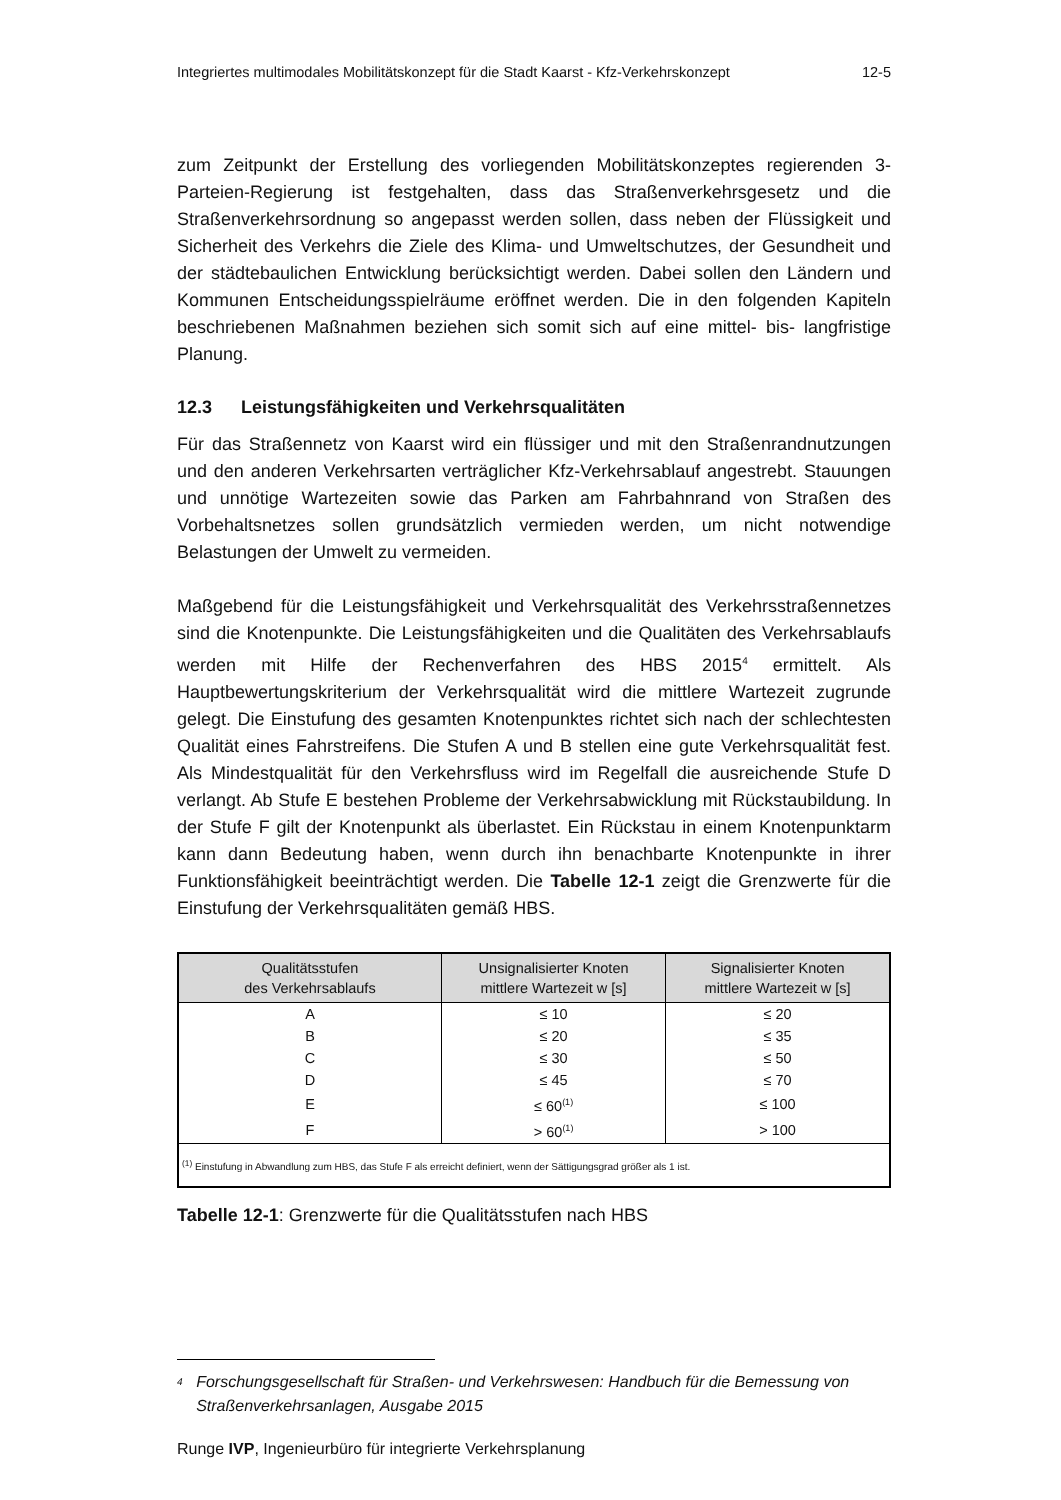Integriertes multimodales Mobilitätskonzept für die Stadt Kaarst - Kfz-Verkehrskonzept 12-5
zum Zeitpunkt der Erstellung des vorliegenden Mobilitätskonzeptes regierenden 3-Parteien-Regierung ist festgehalten, dass das Straßenverkehrsgesetz und die Straßenverkehrsordnung so angepasst werden sollen, dass neben der Flüssigkeit und Sicherheit des Verkehrs die Ziele des Klima- und Umweltschutzes, der Gesundheit und der städtebaulichen Entwicklung berücksichtigt werden. Dabei sollen den Ländern und Kommunen Entscheidungsspielräume eröffnet werden. Die in den folgenden Kapiteln beschriebenen Maßnahmen beziehen sich somit sich auf eine mittel- bis- langfristige Planung.
12.3 Leistungsfähigkeiten und Verkehrsqualitäten
Für das Straßennetz von Kaarst wird ein flüssiger und mit den Straßenrandnutzungen und den anderen Verkehrsarten verträglicher Kfz-Verkehrsablauf angestrebt. Stauungen und unnötige Wartezeiten sowie das Parken am Fahrbahnrand von Straßen des Vorbehaltsnetzes sollen grundsätzlich vermieden werden, um nicht notwendige Belastungen der Umwelt zu vermeiden.
Maßgebend für die Leistungsfähigkeit und Verkehrsqualität des Verkehrsstraßennetzes sind die Knotenpunkte. Die Leistungsfähigkeiten und die Qualitäten des Verkehrsablaufs werden mit Hilfe der Rechenverfahren des HBS 2015<sup>4</sup> ermittelt. Als Hauptbewertungskriterium der Verkehrsqualität wird die mittlere Wartezeit zugrunde gelegt. Die Einstufung des gesamten Knotenpunktes richtet sich nach der schlechtesten Qualität eines Fahrstreifens. Die Stufen A und B stellen eine gute Verkehrsqualität fest. Als Mindestqualität für den Verkehrsfluss wird im Regelfall die ausreichende Stufe D verlangt. Ab Stufe E bestehen Probleme der Verkehrsabwicklung mit Rückstaubildung. In der Stufe F gilt der Knotenpunkt als überlastet. Ein Rückstau in einem Knotenpunktarm kann dann Bedeutung haben, wenn durch ihn benachbarte Knotenpunkte in ihrer Funktionsfähigkeit beeinträchtigt werden. Die Tabelle 12-1 zeigt die Grenzwerte für die Einstufung der Verkehrsqualitäten gemäß HBS.
| Qualitätsstufen des Verkehrsablaufs | Unsignalisierter Knoten mittlere Wartezeit w [s] | Signalisierter Knoten mittlere Wartezeit w [s] |
| --- | --- | --- |
| A | ≤ 10 | ≤ 20 |
| B | ≤ 20 | ≤ 35 |
| C | ≤ 30 | ≤ 50 |
| D | ≤ 45 | ≤ 70 |
| E | ≤ 60<sup>(1)</sup> | ≤ 100 |
| F | > 60<sup>(1)</sup> | > 100 |
| <sup>(1)</sup> Einstufung in Abwandlung zum HBS, das Stufe F als erreicht definiert, wenn der Sättigungsgrad größer als 1 ist. | | |
Tabelle 12-1: Grenzwerte für die Qualitätsstufen nach HBS
<sup>4</sup> Forschungsgesellschaft für Straßen- und Verkehrswesen: Handbuch für die Bemessung von Straßenverkehrsanlagen, Ausgabe 2015
Runge IVP, Ingenieurbüro für integrierte Verkehrsplanung